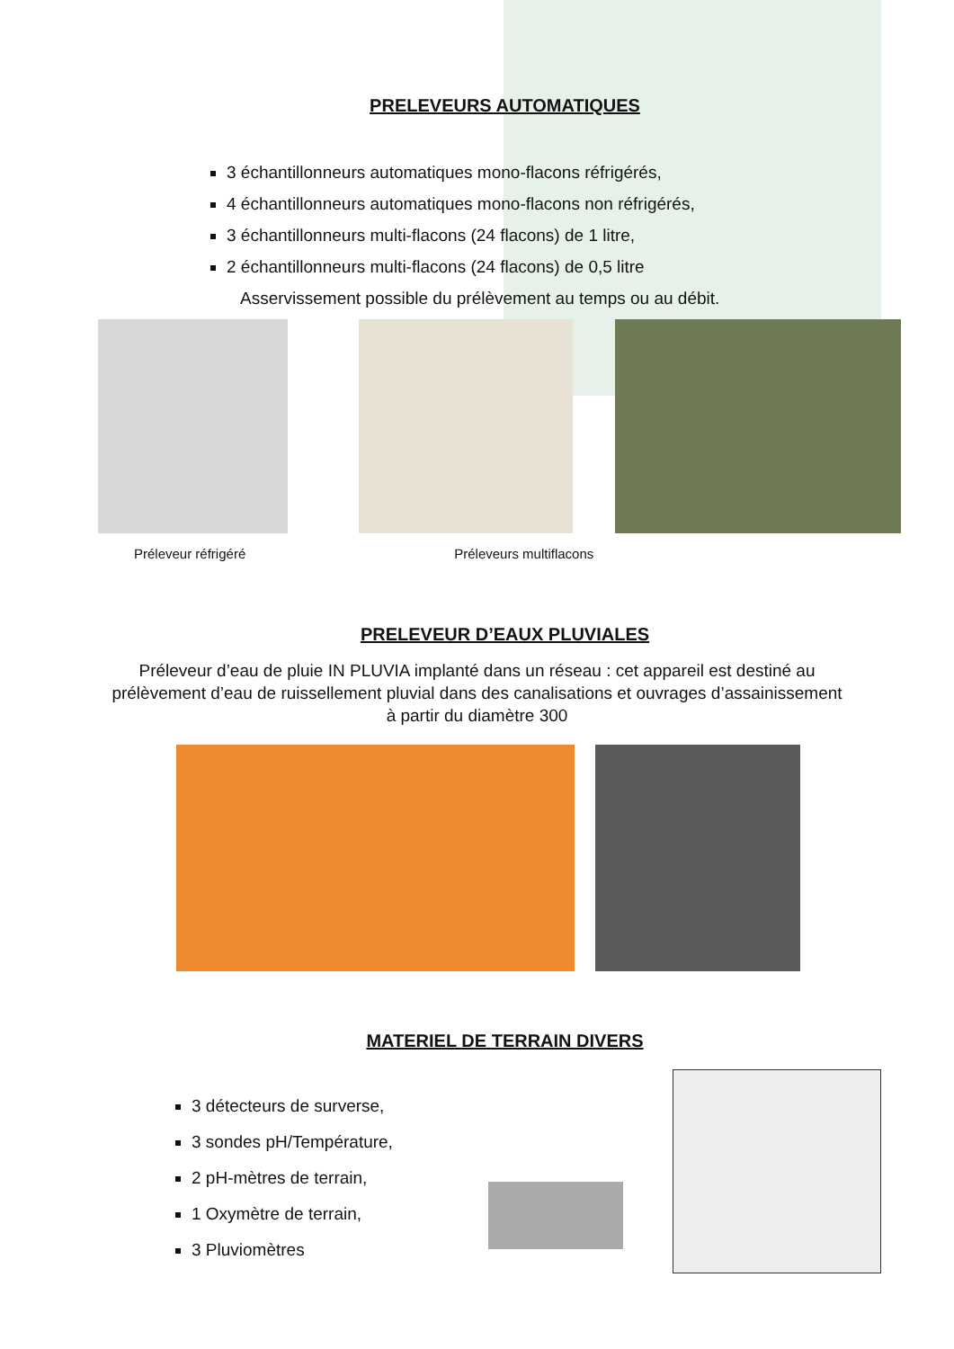PRELEVEURS AUTOMATIQUES
3 échantillonneurs automatiques mono-flacons réfrigérés,
4 échantillonneurs automatiques mono-flacons non réfrigérés,
3 échantillonneurs multi-flacons (24 flacons) de 1 litre,
2 échantillonneurs multi-flacons (24 flacons) de 0,5 litre
Asservissement possible du prélèvement au temps ou au débit.
Préleveur réfrigéré Préleveurs multiflacons
PRELEVEUR D’EAUX PLUVIALES
Préleveur d’eau de pluie IN PLUVIA implanté dans un réseau : cet appareil est destiné au prélèvement d’eau de ruissellement pluvial dans des canalisations et ouvrages d’assainissement à partir du diamètre 300
MATERIEL DE TERRAIN DIVERS
3 détecteurs de surverse,
3 sondes pH/Température,
2 pH-mètres de terrain,
1 Oxymètre de terrain,
3 Pluviomètres